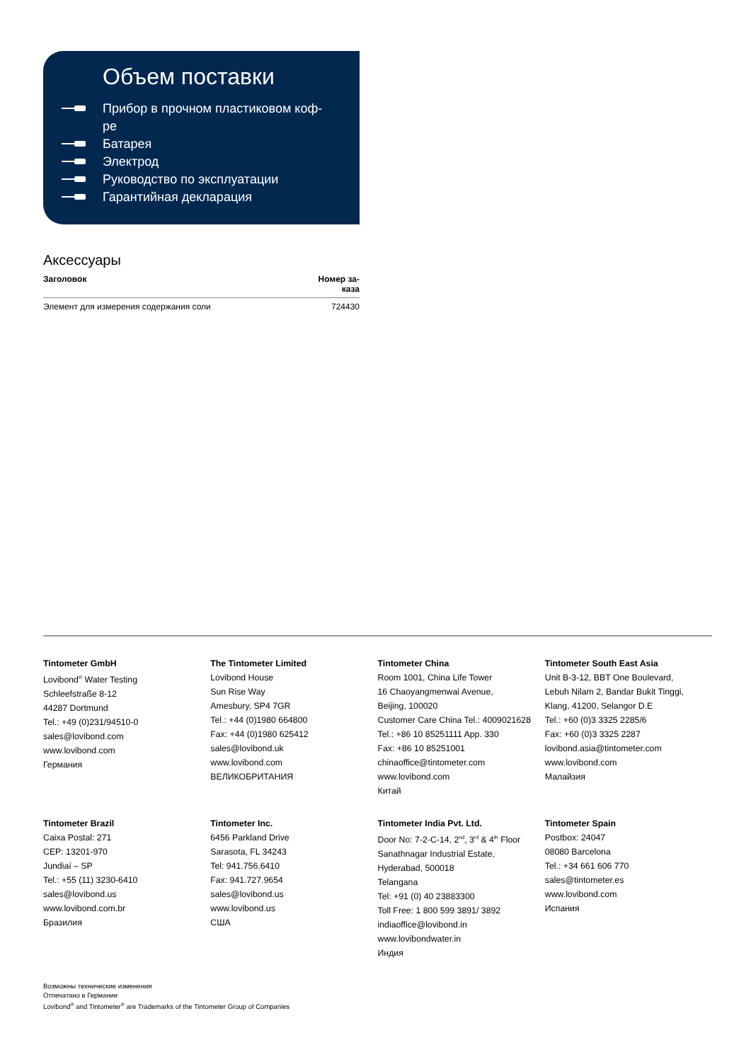Объем поставки
Прибор в прочном пластиковом коф-
ре
Батарея
Электрод
Руководство по эксплуатации
Гарантийная декларация
Аксессуары
| Заголовок | Номер за- каза |
| --- | --- |
| Элемент для измерения содержания соли | 724430 |
Tintometer GmbH
Lovibond<sup>®</sup> Water Testing
Schleefstraße 8-12
44287 Dortmund
Tel.: +49 (0)231/94510-0
sales@lovibond.com
www.lovibond.com
Германия
The Tintometer Limited
Lovibond House
Sun Rise Way
Amesbury, SP4 7GR
Tel.: +44 (0)1980 664800
Fax: +44 (0)1980 625412
sales@lovibond.uk
www.lovibond.com
ВЕЛИКОБРИТАНИЯ
Tintometer China
Room 1001, China Life Tower
16 Chaoyangmenwai Avenue,
Beijing, 100020
Customer Care China Tel.: 4009021628
Tel.: +86 10 85251111 App. 330
Fax: +86 10 85251001
chinaoffice@tintometer.com
www.lovibond.com
Китай
Tintometer South East Asia
Unit B-3-12, BBT One Boulevard,
Lebuh Nilam 2, Bandar Bukit Tinggi,
Klang, 41200, Selangor D.E
Tel.: +60 (0)3 3325 2285/6
Fax: +60 (0)3 3325 2287
lovibond.asia@tintometer.com
www.lovibond.com
Малайзия
Tintometer Brazil
Caixa Postal: 271
CEP: 13201-970
Jundiaí – SP
Tel.: +55 (11) 3230-6410
sales@lovibond.us
www.lovibond.com.br
Бразилия
Tintometer Inc.
6456 Parkland Drive
Sarasota, FL 34243
Tel: 941.756.6410
Fax: 941.727.9654
sales@lovibond.us
www.lovibond.us
США
Tintometer India Pvt. Ltd.
Door No: 7-2-C-14, 2<sup>nd</sup>, 3<sup>rd</sup> & 4<sup>th</sup> Floor
Sanathnagar Industrial Estate,
Hyderabad, 500018
Telangana
Tel: +91 (0) 40 23883300
Toll Free: 1 800 599 3891/ 3892
indiaoffice@lovibond.in
www.lovibondwater.in
Индия
Tintometer Spain
Postbox: 24047
08080 Barcelona
Tel.: +34 661 606 770
sales@tintometer.es
www.lovibond.com
Испания
Возможны технические изменения
Отпечатано в Германии
Lovibond<sup>®</sup> and Tintometer<sup>®</sup> are Trademarks of the Tintometer Group of Companies